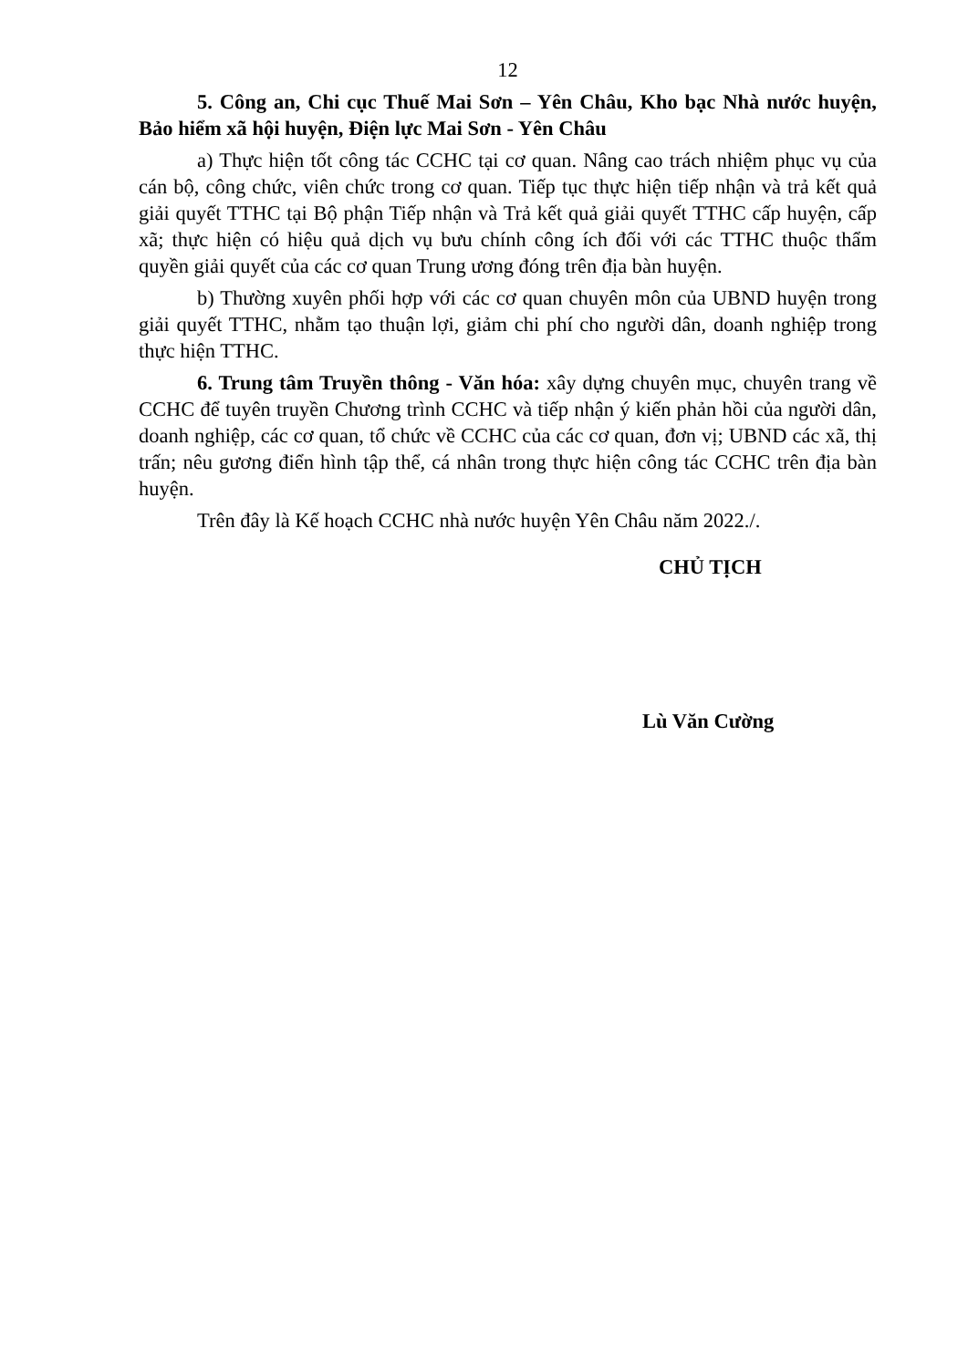12
5. Công an, Chi cục Thuế Mai Sơn – Yên Châu, Kho bạc Nhà nước huyện, Bảo hiểm xã hội huyện, Điện lực Mai Sơn - Yên Châu
a) Thực hiện tốt công tác CCHC tại cơ quan. Nâng cao trách nhiệm phục vụ của cán bộ, công chức, viên chức trong cơ quan. Tiếp tục thực hiện tiếp nhận và trả kết quả giải quyết TTHC tại Bộ phận Tiếp nhận và Trả kết quả giải quyết TTHC cấp huyện, cấp xã; thực hiện có hiệu quả dịch vụ bưu chính công ích đối với các TTHC thuộc thẩm quyền giải quyết của các cơ quan Trung ương đóng trên địa bàn huyện.
b) Thường xuyên phối hợp với các cơ quan chuyên môn của UBND huyện trong giải quyết TTHC, nhằm tạo thuận lợi, giảm chi phí cho người dân, doanh nghiệp trong thực hiện TTHC.
6. Trung tâm Truyền thông - Văn hóa: xây dựng chuyên mục, chuyên trang về CCHC để tuyên truyền Chương trình CCHC và tiếp nhận ý kiến phản hồi của người dân, doanh nghiệp, các cơ quan, tổ chức về CCHC của các cơ quan, đơn vị; UBND các xã, thị trấn; nêu gương điển hình tập thể, cá nhân trong thực hiện công tác CCHC trên địa bàn huyện.
Trên đây là Kế hoạch CCHC nhà nước huyện Yên Châu năm 2022./.
CHỦ TỊCH
Lù Văn Cường